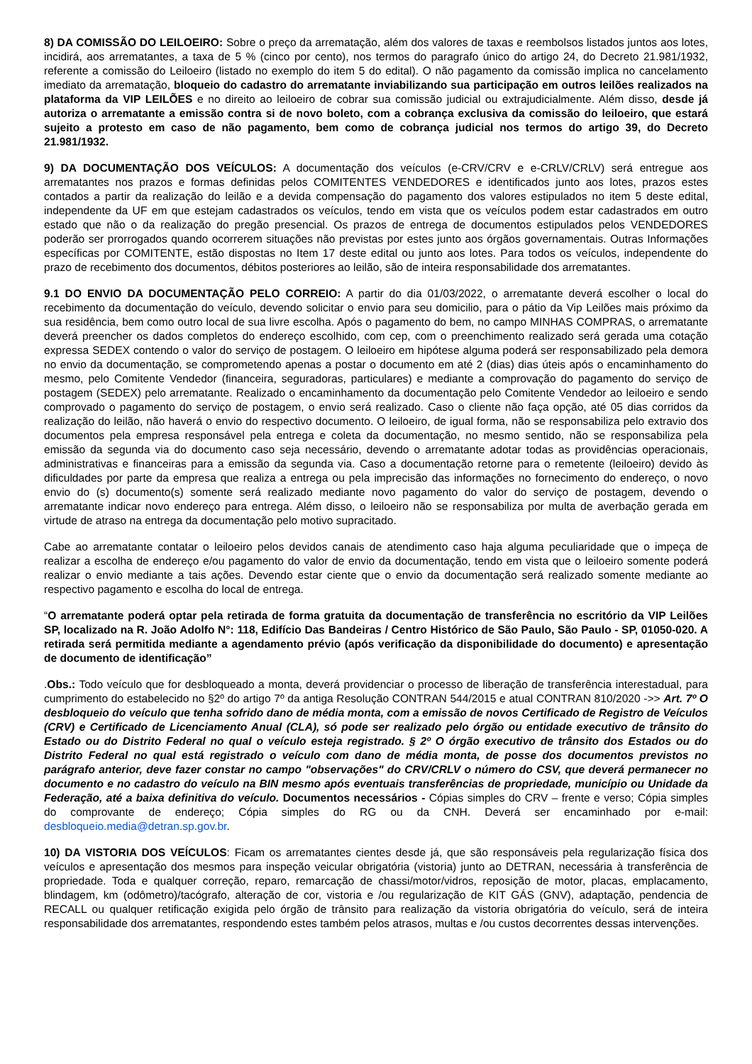8) DA COMISSÃO DO LEILOEIRO: Sobre o preço da arrematação, além dos valores de taxas e reembolsos listados juntos aos lotes, incidirá, aos arrematantes, a taxa de 5 % (cinco por cento), nos termos do paragrafo único do artigo 24, do Decreto 21.981/1932, referente a comissão do Leiloeiro (listado no exemplo do item 5 do edital). O não pagamento da comissão implica no cancelamento imediato da arrematação, bloqueio do cadastro do arrematante inviabilizando sua participação em outros leilões realizados na plataforma da VIP LEILÕES e no direito ao leiloeiro de cobrar sua comissão judicial ou extrajudicialmente. Além disso, desde já autoriza o arrematante a emissão contra si de novo boleto, com a cobrança exclusiva da comissão do leiloeiro, que estará sujeito a protesto em caso de não pagamento, bem como de cobrança judicial nos termos do artigo 39, do Decreto 21.981/1932.
9) DA DOCUMENTAÇÃO DOS VEÍCULOS: A documentação dos veículos (e-CRV/CRV e e-CRLV/CRLV) será entregue aos arrematantes nos prazos e formas definidas pelos COMITENTES VENDEDORES e identificados junto aos lotes, prazos estes contados a partir da realização do leilão e a devida compensação do pagamento dos valores estipulados no item 5 deste edital, independente da UF em que estejam cadastrados os veículos, tendo em vista que os veículos podem estar cadastrados em outro estado que não o da realização do pregão presencial. Os prazos de entrega de documentos estipulados pelos VENDEDORES poderão ser prorrogados quando ocorrerem situações não previstas por estes junto aos órgãos governamentais. Outras Informações específicas por COMITENTE, estão dispostas no Item 17 deste edital ou junto aos lotes. Para todos os veículos, independente do prazo de recebimento dos documentos, débitos posteriores ao leilão, são de inteira responsabilidade dos arrematantes.
9.1 DO ENVIO DA DOCUMENTAÇÃO PELO CORREIO: A partir do dia 01/03/2022, o arrematante deverá escolher o local do recebimento da documentação do veículo, devendo solicitar o envio para seu domicilio, para o pátio da Vip Leilões mais próximo da sua residência, bem como outro local de sua livre escolha. Após o pagamento do bem, no campo MINHAS COMPRAS, o arrematante deverá preencher os dados completos do endereço escolhido, com cep, com o preenchimento realizado será gerada uma cotação expressa SEDEX contendo o valor do serviço de postagem. O leiloeiro em hipótese alguma poderá ser responsabilizado pela demora no envio da documentação, se comprometendo apenas a postar o documento em até 2 (dias) dias úteis após o encaminhamento do mesmo, pelo Comitente Vendedor (financeira, seguradoras, particulares) e mediante a comprovação do pagamento do serviço de postagem (SEDEX) pelo arrematante. Realizado o encaminhamento da documentação pelo Comitente Vendedor ao leiloeiro e sendo comprovado o pagamento do serviço de postagem, o envio será realizado. Caso o cliente não faça opção, até 05 dias corridos da realização do leilão, não haverá o envio do respectivo documento. O leiloeiro, de igual forma, não se responsabiliza pelo extravio dos documentos pela empresa responsável pela entrega e coleta da documentação, no mesmo sentido, não se responsabiliza pela emissão da segunda via do documento caso seja necessário, devendo o arrematante adotar todas as providências operacionais, administrativas e financeiras para a emissão da segunda via. Caso a documentação retorne para o remetente (leiloeiro) devido às dificuldades por parte da empresa que realiza a entrega ou pela imprecisão das informações no fornecimento do endereço, o novo envio do (s) documento(s) somente será realizado mediante novo pagamento do valor do serviço de postagem, devendo o arrematante indicar novo endereço para entrega. Além disso, o leiloeiro não se responsabiliza por multa de averbação gerada em virtude de atraso na entrega da documentação pelo motivo supracitado.
Cabe ao arrematante contatar o leiloeiro pelos devidos canais de atendimento caso haja alguma peculiaridade que o impeça de realizar a escolha de endereço e/ou pagamento do valor de envio da documentação, tendo em vista que o leiloeiro somente poderá realizar o envio mediante a tais ações. Devendo estar ciente que o envio da documentação será realizado somente mediante ao respectivo pagamento e escolha do local de entrega.
“O arrematante poderá optar pela retirada de forma gratuita da documentação de transferência no escritório da VIP Leilões SP, localizado na R. João Adolfo N°: 118, Edifício Das Bandeiras / Centro Histórico de São Paulo, São Paulo - SP, 01050-020. A retirada será permitida mediante a agendamento prévio (após verificação da disponibilidade do documento) e apresentação de documento de identificação”
.Obs.: Todo veículo que for desbloqueado a monta, deverá providenciar o processo de liberação de transferência interestadual, para cumprimento do estabelecido no §2º do artigo 7º da antiga Resolução CONTRAN 544/2015 e atual CONTRAN 810/2020 ->> Art. 7º O desbloqueio do veículo que tenha sofrido dano de média monta, com a emissão de novos Certificado de Registro de Veículos (CRV) e Certificado de Licenciamento Anual (CLA), só pode ser realizado pelo órgão ou entidade executivo de trânsito do Estado ou do Distrito Federal no qual o veículo esteja registrado. § 2º O órgão executivo de trânsito dos Estados ou do Distrito Federal no qual está registrado o veículo com dano de média monta, de posse dos documentos previstos no parágrafo anterior, deve fazer constar no campo "observações" do CRV/CRLV o número do CSV, que deverá permanecer no documento e no cadastro do veículo na BIN mesmo após eventuais transferências de propriedade, município ou Unidade da Federação, até a baixa definitiva do veículo. Documentos necessários - Cópias simples do CRV – frente e verso; Cópia simples do comprovante de endereço; Cópia simples do RG ou da CNH. Deverá ser encaminhado por e-mail: desbloqueio.media@detran.sp.gov.br.
10) DA VISTORIA DOS VEÍCULOS: Ficam os arrematantes cientes desde já, que são responsáveis pela regularização física dos veículos e apresentação dos mesmos para inspeção veicular obrigatória (vistoria) junto ao DETRAN, necessária à transferência de propriedade. Toda e qualquer correção, reparo, remarcação de chassi/motor/vidros, reposição de motor, placas, emplacamento, blindagem, km (odômetro)/tacógrafo, alteração de cor, vistoria e /ou regularização de KIT GÁS (GNV), adaptação, pendencia de RECALL ou qualquer retificação exigida pelo órgão de trânsito para realização da vistoria obrigatória do veículo, será de inteira responsabilidade dos arrematantes, respondendo estes também pelos atrasos, multas e /ou custos decorrentes dessas intervenções.